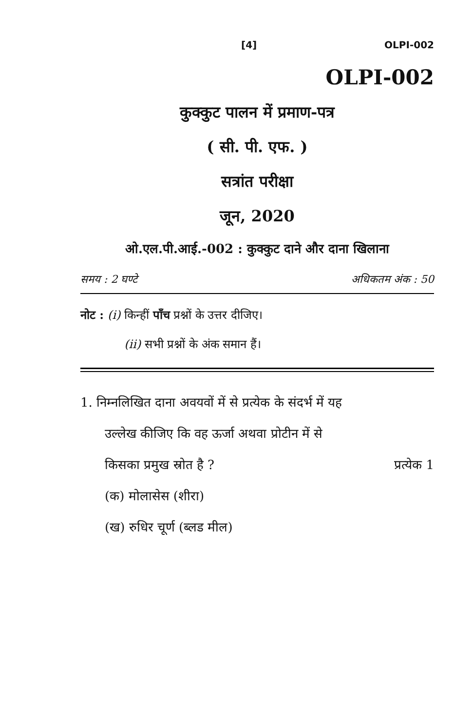[4] OLPI-002
OLPI-002
कुक्कुट पालन में प्रमाण-पत्र
( सी. पी. एफ. )
सत्रांत परीक्षा
जून, 2020
ओ.एल.पी.आई.-002 : कुक्कुट दाने और दाना खिलाना
समय : 2 घण्टे अधिकतम अंक : 50
नोट : (i) किन्हीं पाँच प्रश्नों के उत्तर दीजिए।
(ii) सभी प्रश्नों के अंक समान हैं।
1. निम्नलिखित दाना अवयवों में से प्रत्येक के संदर्भ में यह
उल्लेख कीजिए कि वह ऊर्जा अथवा प्रोटीन में से
किसका प्रमुख स्रोत है ? प्रत्येक 1
(क) मोलासेस (शीरा)
(ख) रुधिर चूर्ण (ब्लड मील)